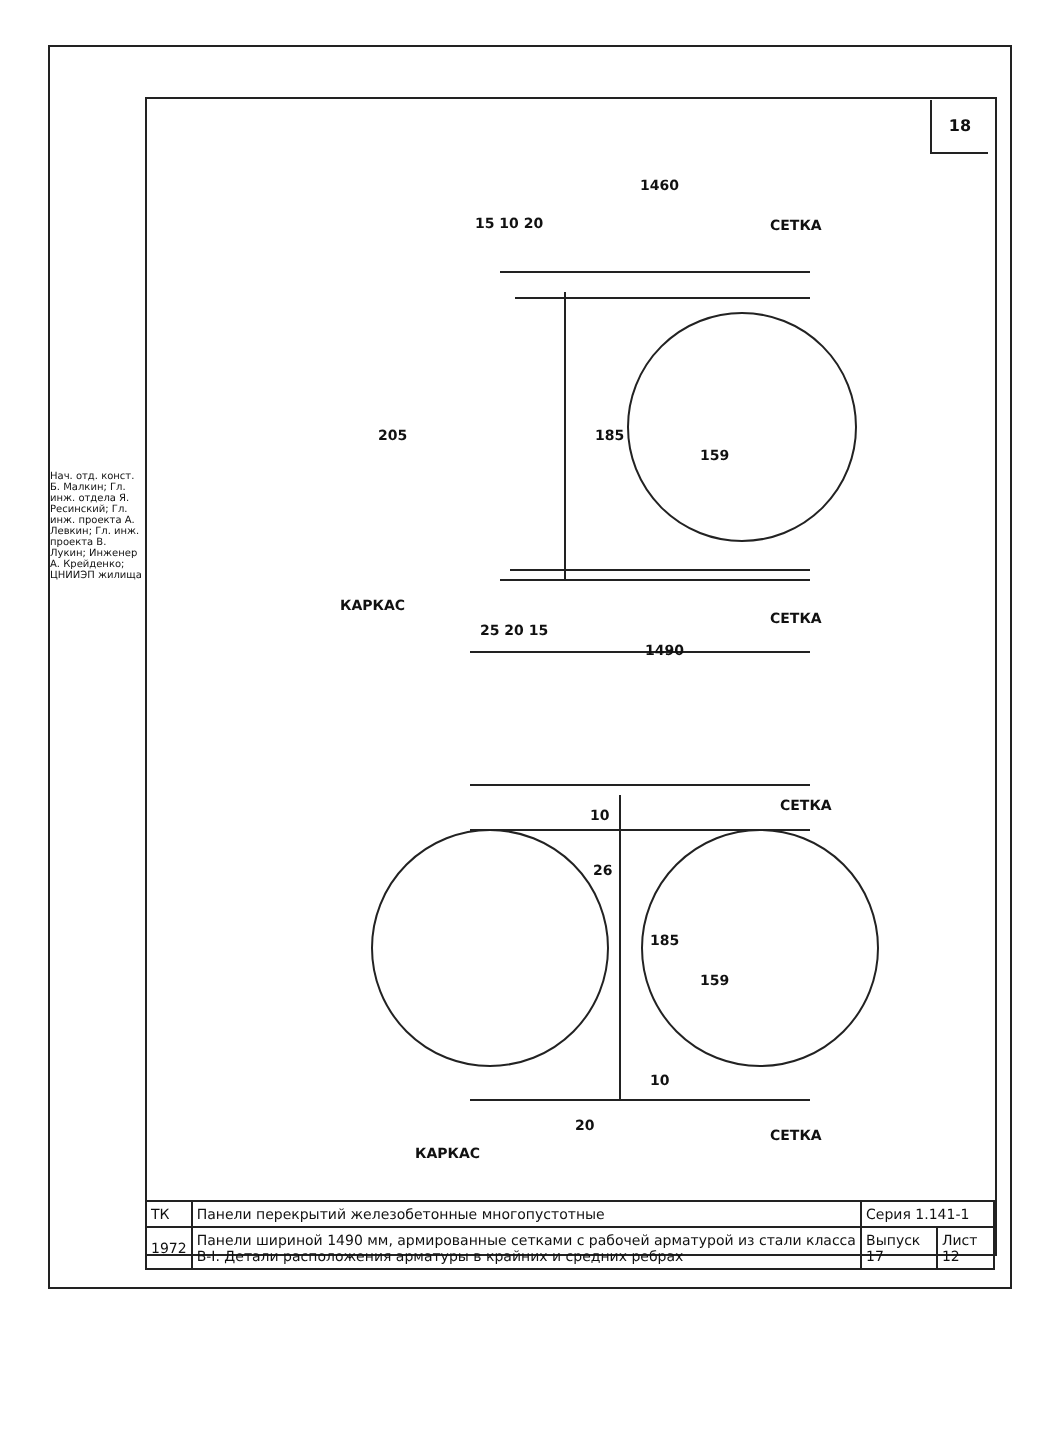18
Нач. отд. конст. Б. Малкин; Гл. инж. отдела Я. Ресинский; Гл. инж. проекта А. Левкин; Гл. инж. проекта В. Лукин; Инженер А. Крейденко; ЦНИИЭП жилища
1460
15 10 20
СЕТКА
205
185
159
КАРКАС
25 20 15
СЕТКА
1490
СЕТКА
26
185
159
КАРКАС
СЕТКА
10
10
20
| ТК | Панели перекрытий железобетонные многопустотные | Серия 1.141-1 | |
| 1972 | Панели шириной 1490 мм, армированные сетками с рабочей арматурой из стали класса В-I. Детали расположения арматуры в крайних и средних ребрах | Выпуск 17 | Лист 12 |